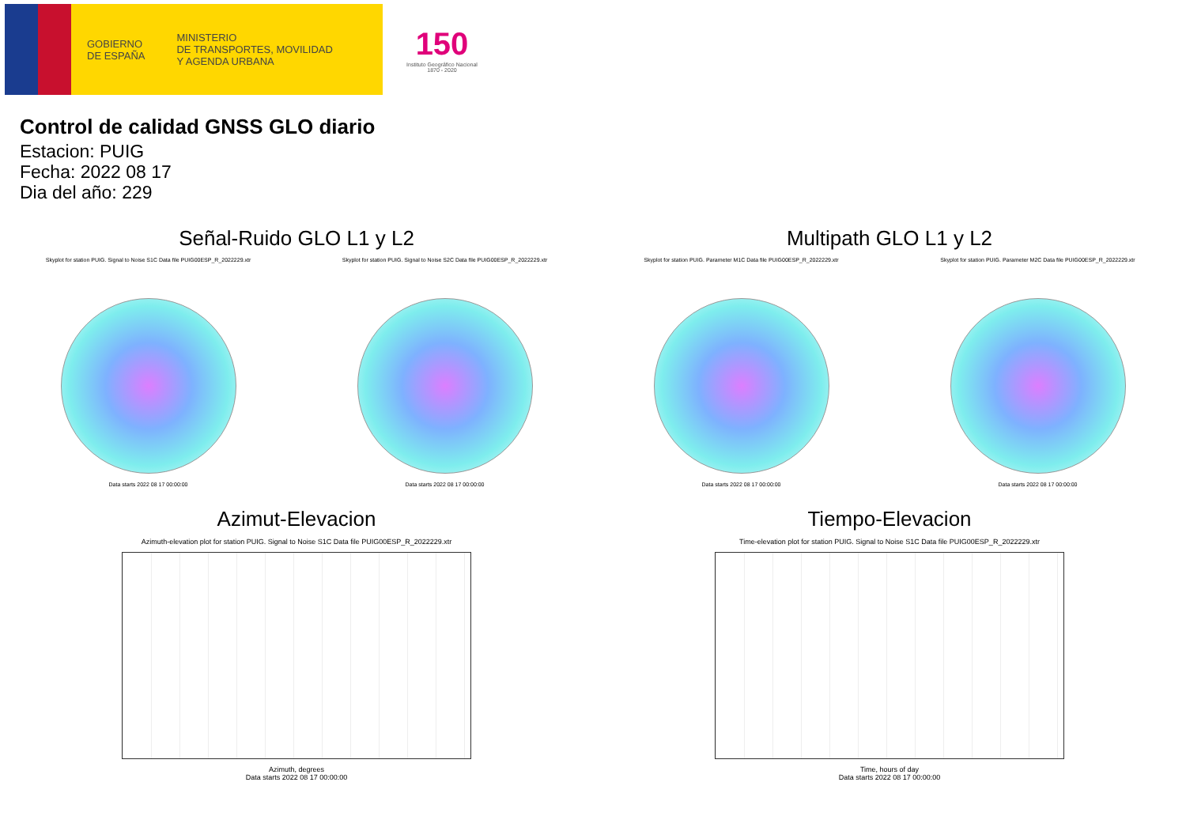GOBIERNO
DE ESPAÑA
MINISTERIO
DE TRANSPORTES, MOVILIDAD
Y AGENDA URBANA
150
Instituto Geográfico Nacional 1870 - 2020
Control de calidad GNSS GLO diario
Estacion: PUIG
Fecha: 2022 08 17
Dia del año: 229
Señal-Ruido GLO L1 y L2
Skyplot for station PUIG. Signal to Noise S1C Data file PUIG00ESP_R_2022229.xtr
Data starts 2022 08 17 00:00:00
Skyplot for station PUIG. Signal to Noise S2C Data file PUIG00ESP_R_2022229.xtr
Data starts 2022 08 17 00:00:00
Multipath GLO L1 y L2
Skyplot for station PUIG. Parameter M1C Data file PUIG00ESP_R_2022229.xtr
Data starts 2022 08 17 00:00:00
Skyplot for station PUIG. Parameter M2C Data file PUIG00ESP_R_2022229.xtr
Data starts 2022 08 17 00:00:00
Azimut-Elevacion
Azimuth-elevation plot for station PUIG. Signal to Noise S1C Data file PUIG00ESP_R_2022229.xtr
Azimuth, degrees
Data starts 2022 08 17 00:00:00
Tiempo-Elevacion
Time-elevation plot for station PUIG. Signal to Noise S1C Data file PUIG00ESP_R_2022229.xtr
Time, hours of day
Data starts 2022 08 17 00:00:00